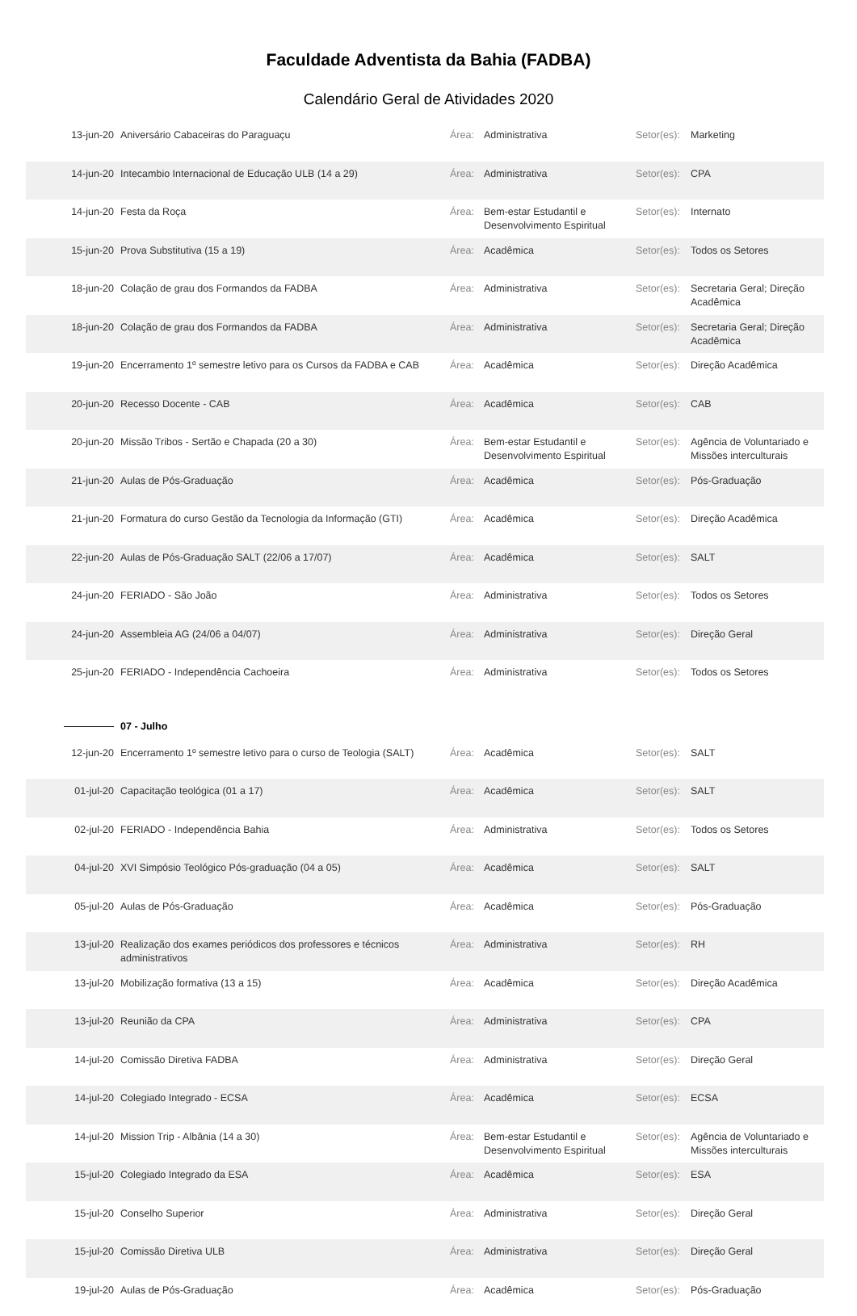Faculdade Adventista da Bahia (FADBA)
Calendário Geral de Atividades 2020
| 13-jun-20 | Aniversário Cabaceiras do Paraguaçu | Área: | Administrativa | Setor(es): | Marketing |
| 14-jun-20 | Intecambio Internacional de Educação ULB (14 a 29) | Área: | Administrativa | Setor(es): | CPA |
| 14-jun-20 | Festa da Roça | Área: | Bem-estar Estudantil e Desenvolvimento Espiritual | Setor(es): | Internato |
| 15-jun-20 | Prova Substitutiva (15 a 19) | Área: | Acadêmica | Setor(es): | Todos os Setores |
| 18-jun-20 | Colação de grau dos Formandos da FADBA | Área: | Administrativa | Setor(es): | Secretaria Geral; Direção Acadêmica |
| 18-jun-20 | Colação de grau dos Formandos da FADBA | Área: | Administrativa | Setor(es): | Secretaria Geral; Direção Acadêmica |
| 19-jun-20 | Encerramento 1º semestre letivo para os Cursos da FADBA e CAB | Área: | Acadêmica | Setor(es): | Direção Acadêmica |
| 20-jun-20 | Recesso Docente - CAB | Área: | Acadêmica | Setor(es): | CAB |
| 20-jun-20 | Missão Tribos - Sertão e Chapada (20 a 30) | Área: | Bem-estar Estudantil e Desenvolvimento Espiritual | Setor(es): | Agência de Voluntariado e Missões interculturais |
| 21-jun-20 | Aulas de Pós-Graduação | Área: | Acadêmica | Setor(es): | Pós-Graduação |
| 21-jun-20 | Formatura do curso Gestão da Tecnologia da Informação (GTI) | Área: | Acadêmica | Setor(es): | Direção Acadêmica |
| 22-jun-20 | Aulas de Pós-Graduação SALT (22/06 a 17/07) | Área: | Acadêmica | Setor(es): | SALT |
| 24-jun-20 | FERIADO - São João | Área: | Administrativa | Setor(es): | Todos os Setores |
| 24-jun-20 | Assembleia AG (24/06 a 04/07) | Área: | Administrativa | Setor(es): | Direção Geral |
| 25-jun-20 | FERIADO - Independência Cachoeira | Área: | Administrativa | Setor(es): | Todos os Setores |
| | 07 - Julho | | | | |
| 12-jun-20 | Encerramento 1º semestre letivo para o curso de Teologia (SALT) | Área: | Acadêmica | Setor(es): | SALT |
| 01-jul-20 | Capacitação teológica (01 a 17) | Área: | Acadêmica | Setor(es): | SALT |
| 02-jul-20 | FERIADO - Independência Bahia | Área: | Administrativa | Setor(es): | Todos os Setores |
| 04-jul-20 | XVI Simpósio Teológico Pós-graduação (04 a 05) | Área: | Acadêmica | Setor(es): | SALT |
| 05-jul-20 | Aulas de Pós-Graduação | Área: | Acadêmica | Setor(es): | Pós-Graduação |
| 13-jul-20 | Realização dos exames periódicos dos professores e técnicos administrativos | Área: | Administrativa | Setor(es): | RH |
| 13-jul-20 | Mobilização formativa (13 a 15) | Área: | Acadêmica | Setor(es): | Direção Acadêmica |
| 13-jul-20 | Reunião da CPA | Área: | Administrativa | Setor(es): | CPA |
| 14-jul-20 | Comissão Diretiva FADBA | Área: | Administrativa | Setor(es): | Direção Geral |
| 14-jul-20 | Colegiado Integrado - ECSA | Área: | Acadêmica | Setor(es): | ECSA |
| 14-jul-20 | Mission Trip - Albânia (14 a 30) | Área: | Bem-estar Estudantil e Desenvolvimento Espiritual | Setor(es): | Agência de Voluntariado e Missões interculturais |
| 15-jul-20 | Colegiado Integrado da ESA | Área: | Acadêmica | Setor(es): | ESA |
| 15-jul-20 | Conselho Superior | Área: | Administrativa | Setor(es): | Direção Geral |
| 15-jul-20 | Comissão Diretiva ULB | Área: | Administrativa | Setor(es): | Direção Geral |
| 19-jul-20 | Aulas de Pós-Graduação | Área: | Acadêmica | Setor(es): | Pós-Graduação |